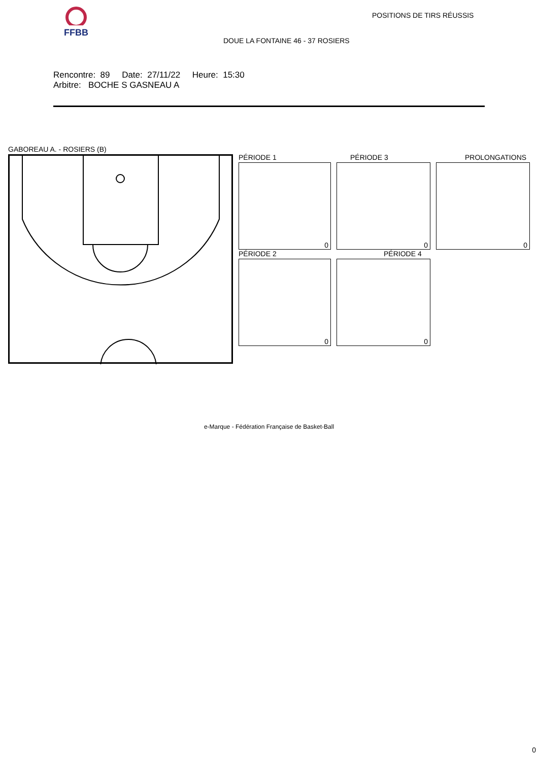FFBB POSITIONS DE TIRS RÉUSSIS
DOUE LA FONTAINE 46 - 37 ROSIERS
Rencontre: 89 Date: 27/11/22 Heure: 15:30
Arbitre: BOCHE S GASNEAU A
GABOREAU A. - ROSIERS (B)
PÉRIODE 1 PÉRIODE 3 PROLONGATIONS
0 0 0
PÉRIODE 2 PÉRIODE 4
0 0
e-Marque - Fédération Française de Basket-Ball
0